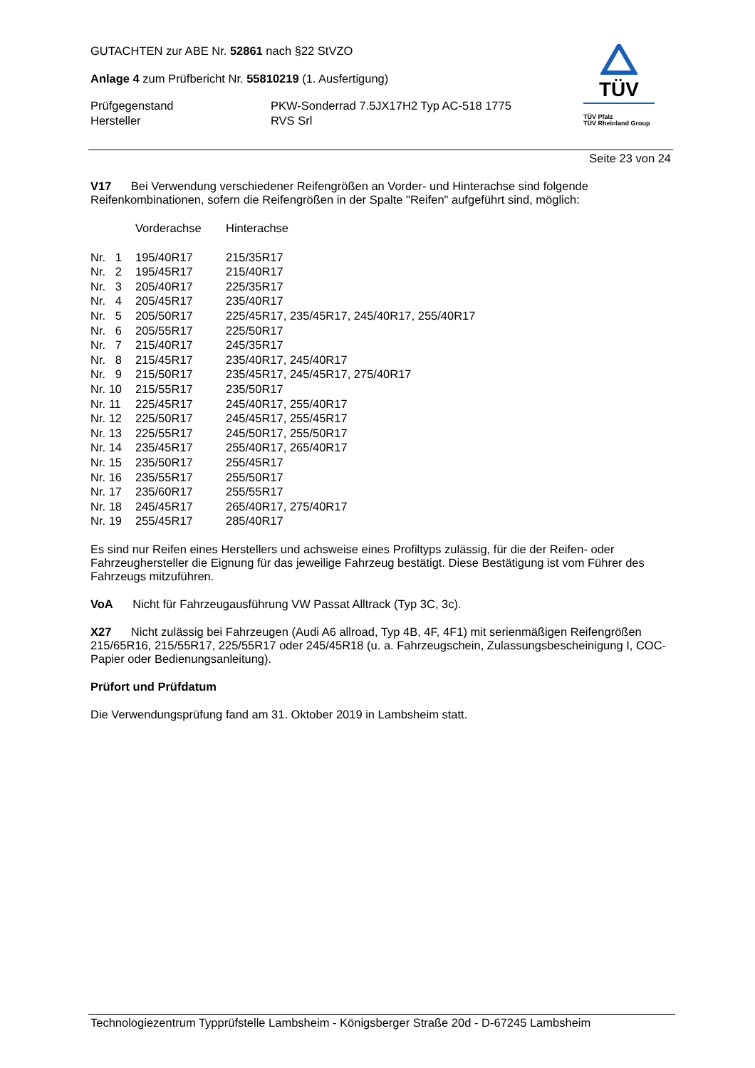TÜV
TÜV Pfalz
TÜV Rheinland Group
GUTACHTEN zur ABE Nr. 52861 nach §22 StVZO
Anlage 4 zum Prüfbericht Nr. 55810219 (1. Ausfertigung)
| Prüfgegenstand | PKW-Sonderrad 7.5JX17H2 Typ AC-518 1775 |
| Hersteller | RVS Srl |
Seite 23 von 24
V17 Bei Verwendung verschiedener Reifengrößen an Vorder- und Hinterachse sind folgende Reifenkombinationen, sofern die Reifengrößen in der Spalte "Reifen" aufgeführt sind, möglich:
| | Vorderachse | Hinterachse |
| Nr. 1 | 195/40R17 | 215/35R17 |
| Nr. 2 | 195/45R17 | 215/40R17 |
| Nr. 3 | 205/40R17 | 225/35R17 |
| Nr. 4 | 205/45R17 | 235/40R17 |
| Nr. 5 | 205/50R17 | 225/45R17, 235/45R17, 245/40R17, 255/40R17 |
| Nr. 6 | 205/55R17 | 225/50R17 |
| Nr. 7 | 215/40R17 | 245/35R17 |
| Nr. 8 | 215/45R17 | 235/40R17, 245/40R17 |
| Nr. 9 | 215/50R17 | 235/45R17, 245/45R17, 275/40R17 |
| Nr. 10 | 215/55R17 | 235/50R17 |
| Nr. 11 | 225/45R17 | 245/40R17, 255/40R17 |
| Nr. 12 | 225/50R17 | 245/45R17, 255/45R17 |
| Nr. 13 | 225/55R17 | 245/50R17, 255/50R17 |
| Nr. 14 | 235/45R17 | 255/40R17, 265/40R17 |
| Nr. 15 | 235/50R17 | 255/45R17 |
| Nr. 16 | 235/55R17 | 255/50R17 |
| Nr. 17 | 235/60R17 | 255/55R17 |
| Nr. 18 | 245/45R17 | 265/40R17, 275/40R17 |
| Nr. 19 | 255/45R17 | 285/40R17 |
Es sind nur Reifen eines Herstellers und achsweise eines Profiltyps zulässig, für die der Reifen- oder Fahrzeughersteller die Eignung für das jeweilige Fahrzeug bestätigt. Diese Bestätigung ist vom Führer des Fahrzeugs mitzuführen.
VoA Nicht für Fahrzeugausführung VW Passat Alltrack (Typ 3C, 3c).
X27 Nicht zulässig bei Fahrzeugen (Audi A6 allroad, Typ 4B, 4F, 4F1) mit serienmäßigen Reifengrößen 215/65R16, 215/55R17, 225/55R17 oder 245/45R18 (u. a. Fahrzeugschein, Zulassungsbescheinigung I, COC-Papier oder Bedienungsanleitung).
Prüfort und Prüfdatum
Die Verwendungsprüfung fand am 31. Oktober 2019 in Lambsheim statt.
Technologiezentrum Typprüfstelle Lambsheim - Königsberger Straße 20d - D-67245 Lambsheim